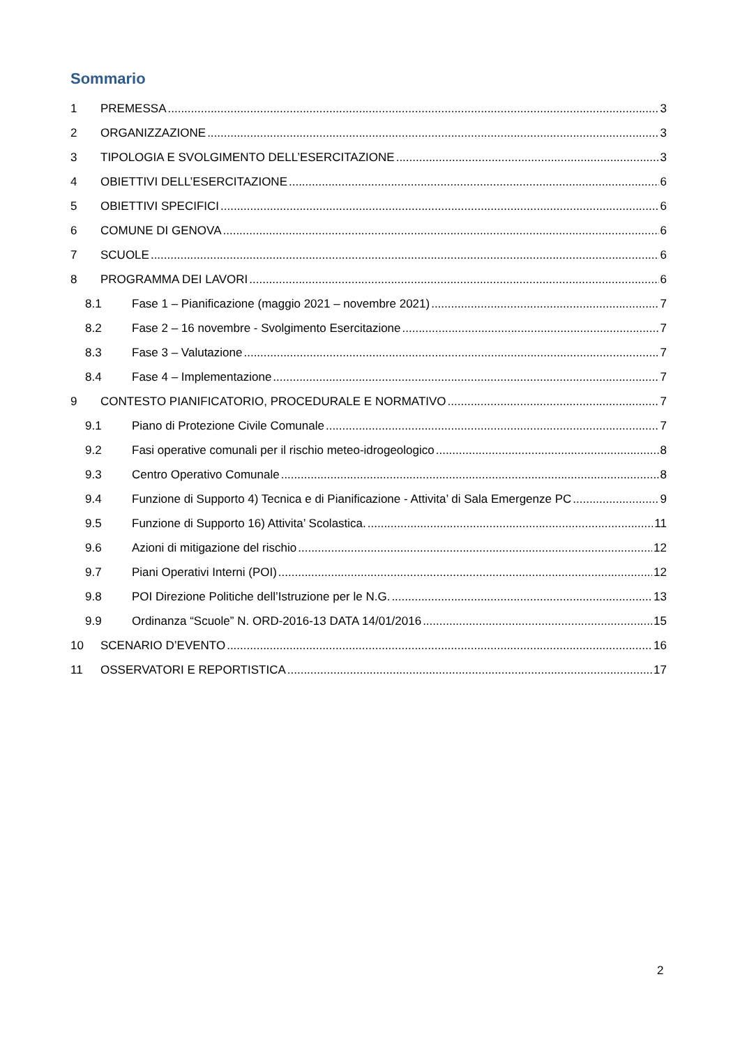Sommario
1 PREMESSA 3
2 ORGANIZZAZIONE 3
3 TIPOLOGIA E SVOLGIMENTO DELL’ESERCITAZIONE 3
4 OBIETTIVI DELL’ESERCITAZIONE 6
5 OBIETTIVI SPECIFICI 6
6 COMUNE DI GENOVA 6
7 SCUOLE 6
8 PROGRAMMA DEI LAVORI 6
8.1 Fase 1 – Pianificazione (maggio 2021 – novembre 2021) 7
8.2 Fase 2 – 16 novembre - Svolgimento Esercitazione 7
8.3 Fase 3 – Valutazione 7
8.4 Fase 4 – Implementazione 7
9 CONTESTO PIANIFICATORIO, PROCEDURALE E NORMATIVO 7
9.1 Piano di Protezione Civile Comunale 7
9.2 Fasi operative comunali per il rischio meteo-idrogeologico 8
9.3 Centro Operativo Comunale 8
9.4 Funzione di Supporto 4) Tecnica e di Pianificazione - Attivita’ di Sala Emergenze PC 9
9.5 Funzione di Supporto 16) Attivita’ Scolastica. 11
9.6 Azioni di mitigazione del rischio 12
9.7 Piani Operativi Interni (POI) 12
9.8 POI Direzione Politiche dell’Istruzione per le N.G. 13
9.9 Ordinanza “Scuole” N. ORD-2016-13 DATA 14/01/2016 15
10 SCENARIO D’EVENTO 16
11 OSSERVATORI E REPORTISTICA 17
2